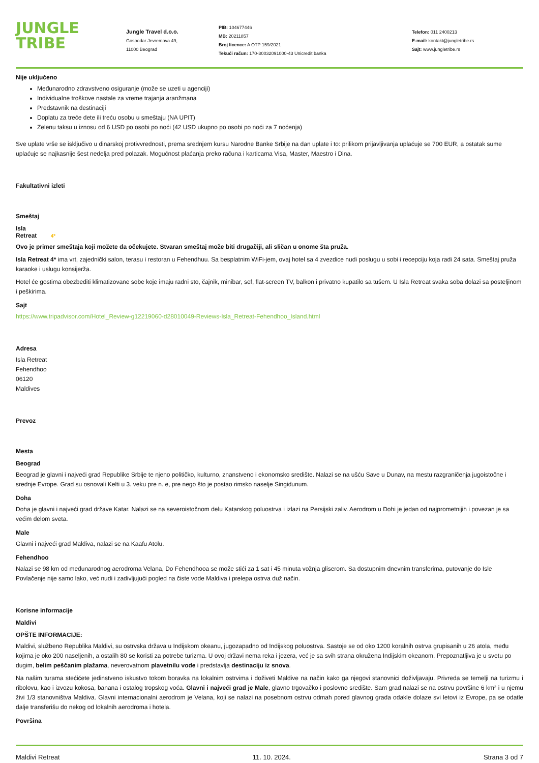JUNGLE
TRIBE
Jungle Travel d.o.o.
Gospodar Jevremova 49,
11000 Beograd
PIB: 104677446
MB: 20211857
Broj licence: A OTP 159/2021
Tekući račun: 170-30032091000-43 Unicredit banka
Telefon: 011 2400213
E-mail: kontakt@jungletribe.rs
Sajt: www.jungletribe.rs
Nije uključeno
Međunarodno zdravstveno osiguranje (može se uzeti u agenciji)
Individualne troškove nastale za vreme trajanja aranžmana
Predstavnik na destinaciji
Doplatu za treće dete ili treću osobu u smeštaju (NA UPIT)
Zelenu taksu u iznosu od 6 USD po osobi po noći (42 USD ukupno po osobi po noći za 7 noćenja)
Sve uplate vrše se isključivo u dinarskoj protivvrednosti, prema srednjem kursu Narodne Banke Srbije na dan uplate i to: prilikom prijavljivanja uplaćuje se 700 EUR, a ostatak sume uplaćuje se najkasnije šest nedelja pred polazak. Mogućnost plaćanja preko računa i karticama Visa, Master, Maestro i Dina.
Fakultativni izleti
Smeštaj
Isla
Retreat 4*
Ovo je primer smeštaja koji možete da očekujete. Stvaran smeštaj može biti drugačiji, ali sličan u onome šta pruža.
Isla Retreat 4* ima vrt, zajednički salon, terasu i restoran u Fehendhuu. Sa besplatnim WiFi-jem, ovaj hotel sa 4 zvezdice nudi poslugu u sobi i recepciju koja radi 24 sata. Smeštaj pruža karaoke i uslugu konsijerža.
Hotel će gostima obezbediti klimatizovane sobe koje imaju radni sto, čajnik, minibar, sef, flat-screen TV, balkon i privatno kupatilo sa tušem. U Isla Retreat svaka soba dolazi sa posteljinom i peškirima.
Sajt
https://www.tripadvisor.com/Hotel_Review-g12219060-d28010049-Reviews-Isla_Retreat-Fehendhoo_Island.html
Adresa
Isla Retreat
Fehendhoo
06120
Maldives
Prevoz
Mesta
Beograd
Beograd je glavni i najveći grad Republike Srbije te njeno političko, kulturno, znanstveno i ekonomsko središte. Nalazi se na ušću Save u Dunav, na mestu razgraničenja jugoistočne i srednje Evrope. Grad su osnovali Kelti u 3. veku pre n. e, pre nego što je postao rimsko naselje Singidunum.
Doha
Doha je glavni i najveći grad države Katar. Nalazi se na severoistočnom delu Katarskog poluostrva i izlazi na Persijski zaliv. Aerodrom u Dohi je jedan od najprometnijih i povezan je sa većim delom sveta.
Male
Glavni i najveći grad Maldiva, nalazi se na Kaafu Atolu.
Fehendhoo
Nalazi se 98 km od međunarodnog aerodroma Velana, Do Fehendhooa se može stići za 1 sat i 45 minuta vožnja gliserom. Sa dostupnim dnevnim transferima, putovanje do Isle Povlačenje nije samo lako, već nudi i zadivljujući pogled na čiste vode Maldiva i prelepa ostrva duž način.
Korisne informacije
Maldivi
OPŠTE INFORMACIJE:
Maldivi, službeno Republika Maldivi, su ostrvska država u Indijskom okeanu, jugozapadno od Indijskog poluostrva. Sastoje se od oko 1200 koralnih ostrva grupisanih u 26 atola, među kojima je oko 200 naseljenih, a ostalih 80 se koristi za potrebe turizma. U ovoj državi nema reka i jezera, već je sa svih strana okružena Indijskim okeanom. Prepoznatljiva je u svetu po dugim, belim peščanim plažama, neverovatnom plavetnilu vode i predstavlja destinaciju iz snova.
Na našim turama stećićete jedinstveno iskustvo tokom boravka na lokalnim ostrvima i doživeti Maldive na način kako ga njegovi stanovnici doživljavaju. Privreda se temelji na turizmu i ribolovu, kao i izvozu kokosa, banana i ostalog tropskog voća. Glavni i najveći grad je Male, glavno trgovačko i poslovno središte. Sam grad nalazi se na ostrvu površine 6 km² i u njemu živi 1/3 stanovništva Maldiva. Glavni internacionalni aerodrom je Velana, koji se nalazi na posebnom ostrvu odmah pored glavnog grada odakle dolaze svi letovi iz Evrope, pa se odatle dalje transferišu do nekog od lokalnih aerodroma i hotela.
Površina
Maldivi Retreat 11. 10. 2024. Strana 3 od 7